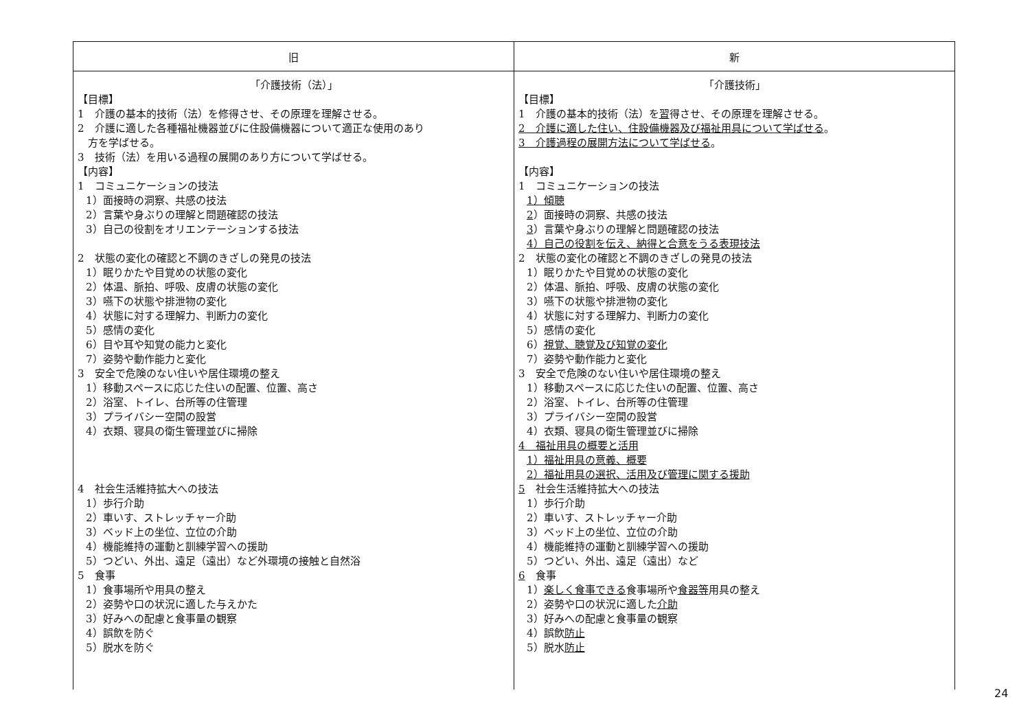| 旧 | 新 |
| --- | --- |
| 「介護技術（法）」 【目標】 1 介護の基本的技術（法）を修得させ、その原理を理解させる。 2 介護に適した各種福祉機器並びに住設備機器について適正な使用のあり 方を学ばせる。 3 技術（法）を用いる過程の展開のあり方について学ばせる。 【内容】 1 コミュニケーションの技法 1）面接時の洞察、共感の技法 2）言葉や身ぶりの理解と問題確認の技法 3）自己の役割をオリエンテーションする技法 2 状態の変化の確認と不調のきざしの発見の技法 1）眠りかたや目覚めの状態の変化 2）体温、脈拍、呼吸、皮膚の状態の変化 3）嚥下の状態や排泄物の変化 4）状態に対する理解力、判断力の変化 5）感情の変化 6）目や耳や知覚の能力と変化 7）姿勢や動作能力と変化 3 安全で危険のない住いや居住環境の整え 1）移動スペースに応じた住いの配置、位置、高さ 2）浴室、トイレ、台所等の住管理 3）プライバシー空間の設営 4）衣類、寝具の衛生管理並びに掃除 4 社会生活維持拡大への技法 1）歩行介助 2）車いす、ストレッチャー介助 3）ベッド上の坐位、立位の介助 4）機能維持の運動と訓練学習への援助 5）つどい、外出、遠足（遠出）など外環境の接触と自然浴 5 食事 1）食事場所や用具の整え 2）姿勢や口の状況に適した与えかた 3）好みへの配慮と食事量の観察 4）誤飲を防ぐ 5）脱水を防ぐ | 「介護技術」 【目標】 1 介護の基本的技術（法）を 習 得させ、その原理を理解させる。 2 介護に適した住い、住設備機器及び福祉用具について学ばせる 。 3 介護過程の展開方法について学ばせる 。 【内容】 1 コミュニケーションの技法 1）傾聴 2 ）面接時の洞察、共感の技法 3 ）言葉や身ぶりの理解と問題確認の技法 4）自己の役割を伝え、納得と合意をうる表現技法 2 状態の変化の確認と不調のきざしの発見の技法 1）眠りかたや目覚めの状態の変化 2）体温、脈拍、呼吸、皮膚の状態の変化 3）嚥下の状態や排泄物の変化 4）状態に対する理解力、判断力の変化 5）感情の変化 6） 視覚、聴覚及び知覚の変化 7）姿勢や動作能力と変化 3 安全で危険のない住いや居住環境の整え 1）移動スペースに応じた住いの配置、位置、高さ 2）浴室、トイレ、台所等の住管理 3）プライバシー空間の設営 4）衣類、寝具の衛生管理並びに掃除 4 福祉用具の概要と活用 1）福祉用具の意義、概要 2）福祉用具の選択、活用及び管理に関する援助 5 社会生活維持拡大への技法 1）歩行介助 2）車いす、ストレッチャー介助 3）ベッド上の坐位、立位の介助 4）機能維持の運動と訓練学習への援助 5）つどい、外出、遠足（遠出）など 6 食事 1） 楽しく食事できる 食事場所や 食器等 用具の整え 2）姿勢や口の状況に適した 介助 3）好みへの配慮と食事量の観察 4）誤飲 防止 5）脱水 防止 |
24